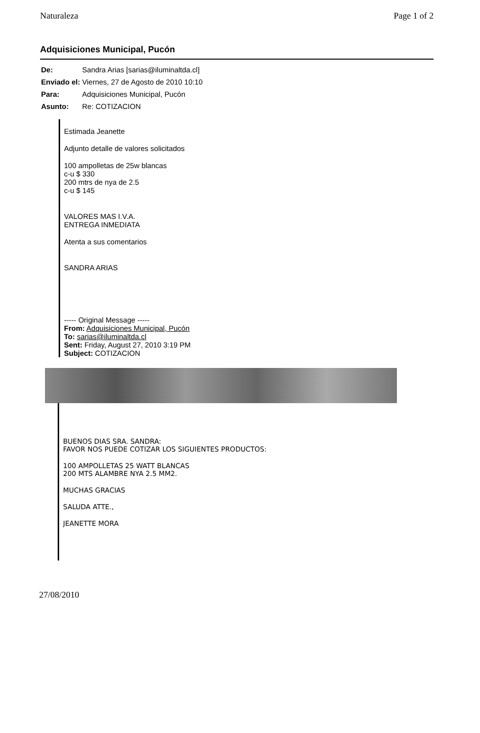Naturaleza Page 1 of 2
Adquisiciones Municipal, Pucón
| De: | Sandra Arias [sarias@iluminaltda.cl] |
| Enviado el: | Viernes, 27 de Agosto de 2010 10:10 |
| Para: | Adquisiciones Municipal, Pucón |
| Asunto: | Re: COTIZACION |
Estimada Jeanette
Adjunto detalle de valores solicitados
100 ampolletas de 25w blancas
c-u $ 330
200 mtrs de nya de 2.5
c-u $ 145
VALORES MAS I.V.A.
ENTREGA INMEDIATA
Atenta a sus comentarios
SANDRA ARIAS
----- Original Message -----
From: Adquisiciones Municipal, Pucón
To: sarias@iluminaltda.cl
Sent: Friday, August 27, 2010 3:19 PM
Subject: COTIZACION
BUENOS DIAS SRA. SANDRA:
FAVOR NOS PUEDE COTIZAR LOS SIGUIENTES PRODUCTOS:
100 AMPOLLETAS 25 WATT BLANCAS
200 MTS ALAMBRE NYA 2.5 MM2.
MUCHAS GRACIAS
SALUDA ATTE.,
JEANETTE MORA
27/08/2010